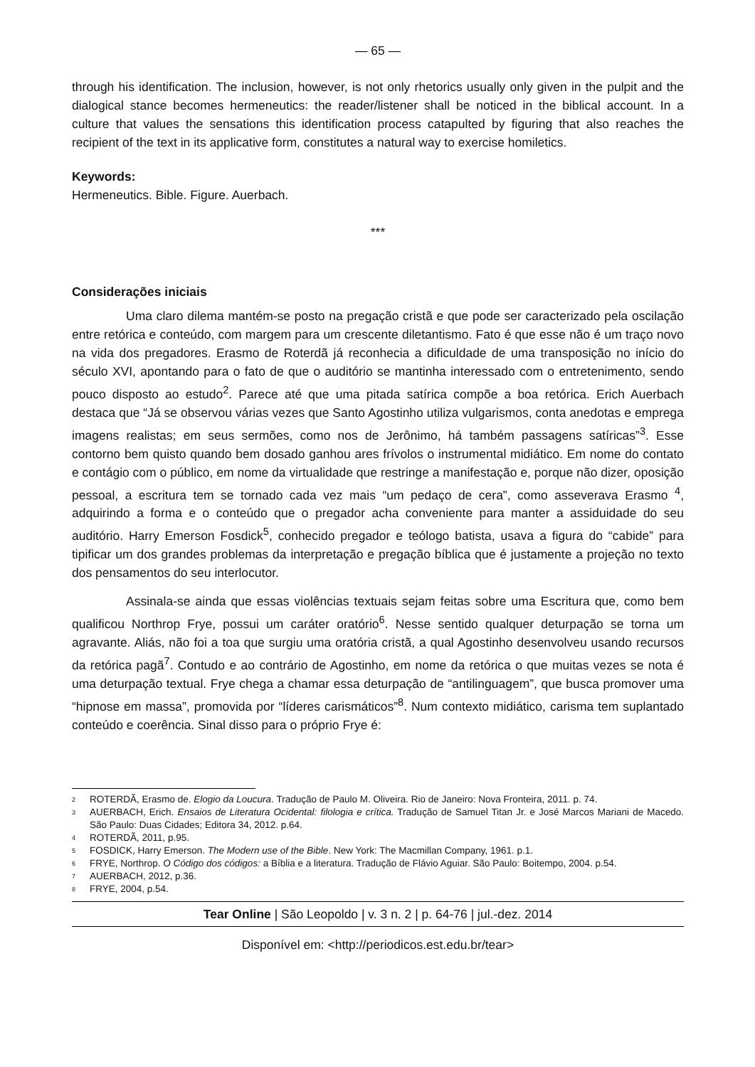— 65 —
through his identification. The inclusion, however, is not only rhetorics usually only given in the pulpit and the dialogical stance becomes hermeneutics: the reader/listener shall be noticed in the biblical account. In a culture that values the sensations this identification process catapulted by figuring that also reaches the recipient of the text in its applicative form, constitutes a natural way to exercise homiletics.
Keywords:
Hermeneutics. Bible. Figure. Auerbach.
***
Considerações iniciais
Uma claro dilema mantém-se posto na pregação cristã e que pode ser caracterizado pela oscilação entre retórica e conteúdo, com margem para um crescente diletantismo. Fato é que esse não é um traço novo na vida dos pregadores. Erasmo de Roterdã já reconhecia a dificuldade de uma transposição no início do século XVI, apontando para o fato de que o auditório se mantinha interessado com o entretenimento, sendo pouco disposto ao estudo<sup>2</sup>. Parece até que uma pitada satírica compõe a boa retórica. Erich Auerbach destaca que “Já se observou várias vezes que Santo Agostinho utiliza vulgarismos, conta anedotas e emprega imagens realistas; em seus sermões, como nos de Jerônimo, há também passagens satíricas”<sup>3</sup>. Esse contorno bem quisto quando bem dosado ganhou ares frívolos o instrumental midiático. Em nome do contato e contágio com o público, em nome da virtualidade que restringe a manifestação e, porque não dizer, oposição pessoal, a escritura tem se tornado cada vez mais “um pedaço de cera”, como asseverava Erasmo <sup>4</sup>, adquirindo a forma e o conteúdo que o pregador acha conveniente para manter a assiduidade do seu auditório. Harry Emerson Fosdick<sup>5</sup>, conhecido pregador e teólogo batista, usava a figura do “cabide” para tipificar um dos grandes problemas da interpretação e pregação bíblica que é justamente a projeção no texto dos pensamentos do seu interlocutor.
Assinala-se ainda que essas violências textuais sejam feitas sobre uma Escritura que, como bem qualificou Northrop Frye, possui um caráter oratório<sup>6</sup>. Nesse sentido qualquer deturpação se torna um agravante. Aliás, não foi a toa que surgiu uma oratória cristã, a qual Agostinho desenvolveu usando recursos da retórica pagã<sup>7</sup>. Contudo e ao contrário de Agostinho, em nome da retórica o que muitas vezes se nota é uma deturpação textual. Frye chega a chamar essa deturpação de “antilinguagem”, que busca promover uma “hipnose em massa”, promovida por “líderes carismáticos”<sup>8</sup>. Num contexto midiático, carisma tem suplantado conteúdo e coerência. Sinal disso para o próprio Frye é:
<sup>2</sup> ROTERDÃ, Erasmo de. Elogio da Loucura. Tradução de Paulo M. Oliveira. Rio de Janeiro: Nova Fronteira, 2011. p. 74.
<sup>3</sup> AUERBACH, Erich. Ensaios de Literatura Ocidental: filologia e crítica. Tradução de Samuel Titan Jr. e José Marcos Mariani de Macedo. São Paulo: Duas Cidades; Editora 34, 2012. p.64.
<sup>4</sup> ROTERDÃ, 2011, p.95.
<sup>5</sup> FOSDICK, Harry Emerson. The Modern use of the Bible. New York: The Macmillan Company, 1961. p.1.
<sup>6</sup> FRYE, Northrop. O Código dos códigos: a Bíblia e a literatura. Tradução de Flávio Aguiar. São Paulo: Boitempo, 2004. p.54.
<sup>7</sup> AUERBACH, 2012, p.36.
<sup>8</sup> FRYE, 2004, p.54.
Tear Online | São Leopoldo | v. 3 n. 2 | p. 64-76 | jul.-dez. 2014
Disponível em: <http://periodicos.est.edu.br/tear>